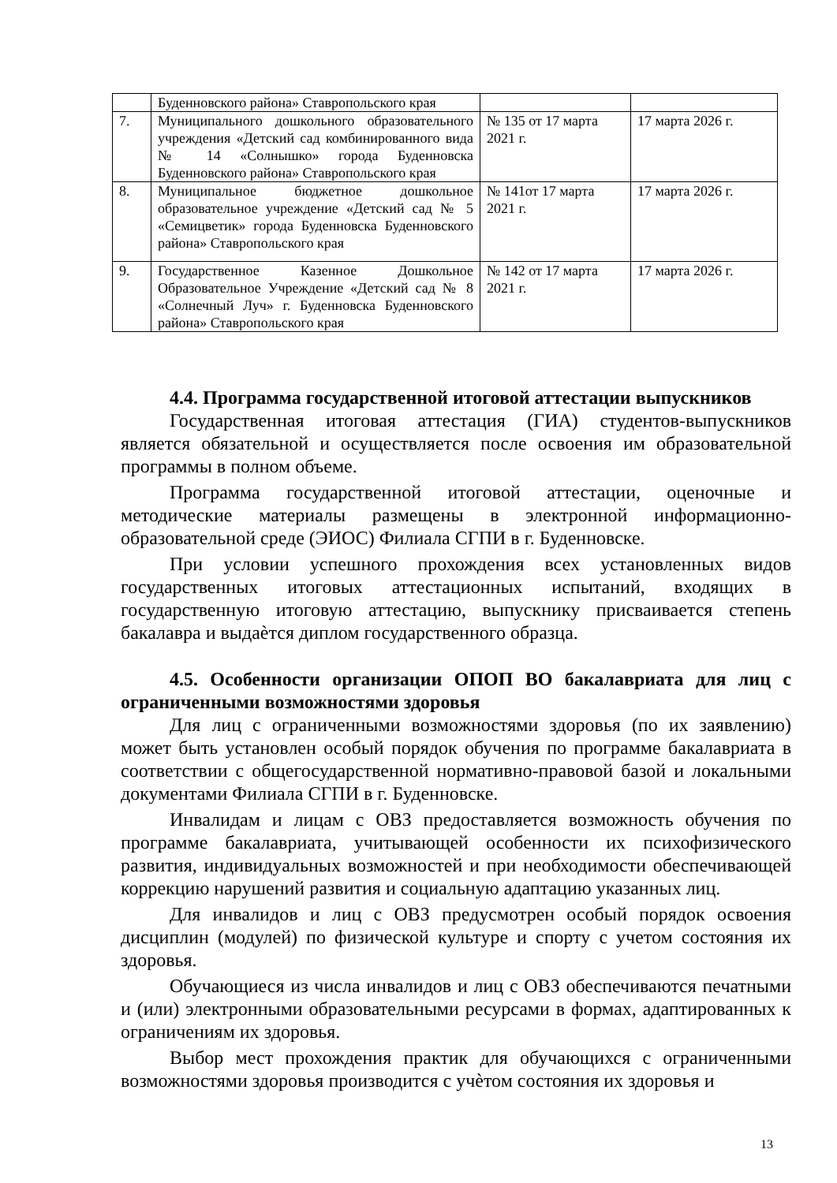| | Буденновского района» Ставропольского края | | |
| 7. | Муниципального дошкольного образовательного учреждения «Детский сад комбинированного вида № 14 «Солнышко» города Буденновска Буденновского района» Ставропольского края | № 135 от 17 марта 2021 г. | 17 марта 2026 г. |
| 8. | Муниципальное бюджетное дошкольное образовательное учреждение «Детский сад № 5 «Семицветик» города Буденновска Буденновского района» Ставропольского края | № 141от 17 марта 2021 г. | 17 марта 2026 г. |
| 9. | Государственное Казенное Дошкольное Образовательное Учреждение «Детский сад № 8 «Солнечный Луч» г. Буденновска Буденновского района» Ставропольского края | № 142 от 17 марта 2021 г. | 17 марта 2026 г. |
4.4. Программа государственной итоговой аттестации выпускников
Государственная итоговая аттестация (ГИА) студентов-выпускников является обязательной и осуществляется после освоения им образовательной программы в полном объеме.
Программа государственной итоговой аттестации, оценочные и методические материалы размещены в электронной информационно-образовательной среде (ЭИОС) Филиала СГПИ в г. Буденновске.
При условии успешного прохождения всех установленных видов государственных итоговых аттестационных испытаний, входящих в государственную итоговую аттестацию, выпускнику присваивается степень бакалавра и выдаѐтся диплом государственного образца.
4.5. Особенности организации ОПОП ВО бакалавриата для лиц с ограниченными возможностями здоровья
Для лиц с ограниченными возможностями здоровья (по их заявлению) может быть установлен особый порядок обучения по программе бакалавриата в соответствии с общегосударственной нормативно-правовой базой и локальными документами Филиала СГПИ в г. Буденновске.
Инвалидам и лицам с ОВЗ предоставляется возможность обучения по программе бакалавриата, учитывающей особенности их психофизического развития, индивидуальных возможностей и при необходимости обеспечивающей коррекцию нарушений развития и социальную адаптацию указанных лиц.
Для инвалидов и лиц с ОВЗ предусмотрен особый порядок освоения дисциплин (модулей) по физической культуре и спорту с учетом состояния их здоровья.
Обучающиеся из числа инвалидов и лиц с ОВЗ обеспечиваются печатными и (или) электронными образовательными ресурсами в формах, адаптированных к ограничениям их здоровья.
Выбор мест прохождения практик для обучающихся с ограниченными возможностями здоровья производится с учѐтом состояния их здоровья и
13